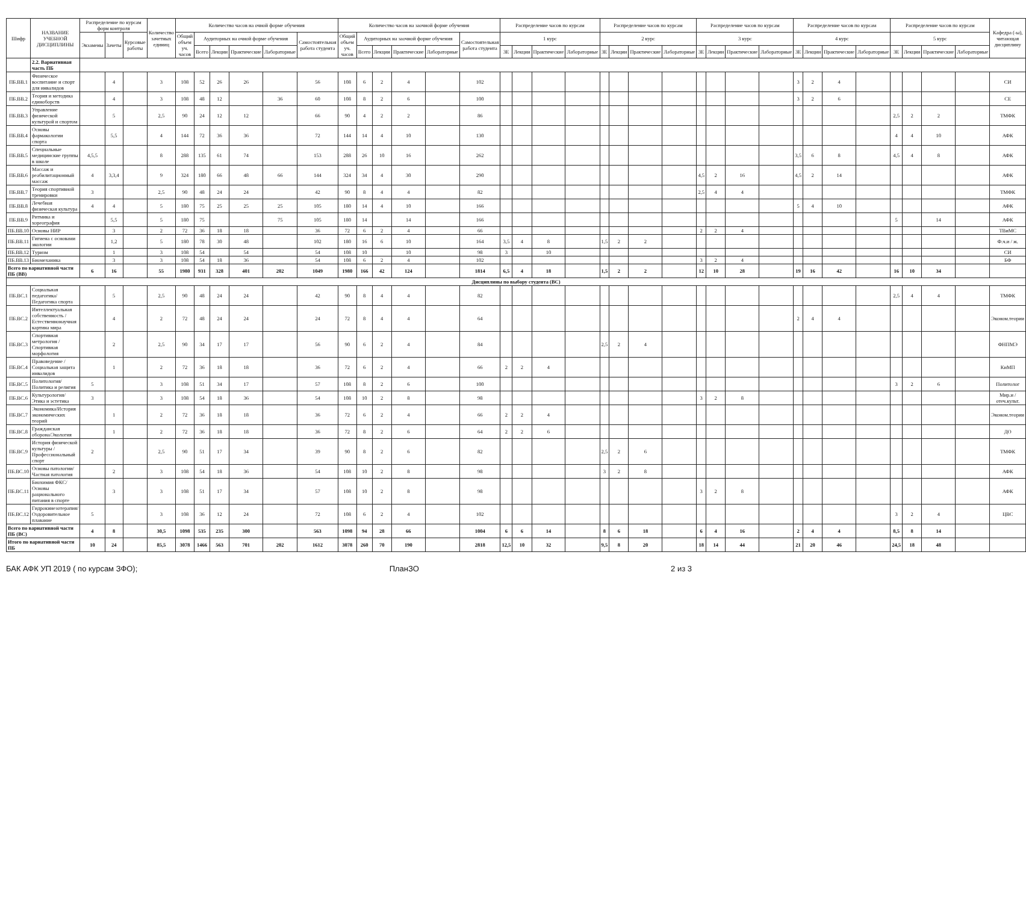| Шифр | НАЗВАНИЕ УЧЕБНОЙ ДИСЦИПЛИНЫ | Распределение по курсам форм контроля | | | Количество зачетных единиц | Количество часов на очной форме обучения | | | | | | Количество часов на заочной форме обучения | | | | | | Распределение часов по курсам | | | | Распределение часов по курсам | | | | Распределение часов по курсам | | | | Распределение часов по курсам | | | | Распределение часов по курсам | | | | Кафедра (-ы), читающая дисциплину |
| --- | --- | --- | --- | --- | --- | --- | --- | --- | --- | --- | --- | --- | --- | --- | --- | --- | --- | --- | --- | --- | --- | --- | --- | --- | --- | --- | --- | --- | --- | --- | --- | --- | --- | --- | --- | --- | --- | --- |
| | | Экзамены | Зачеты | Курсовые работы | | Общий объем уч. часов | Аудиторных на очной форме обучения | | | | Самостоятельная работа студента | Общий объем уч. часов | Аудиторных на заочной форме обучения | | | | Самостоятельная работа студента | 1 курс | | | | 2 курс | | | | 3 курс | | | | 4 курс | | | | 5 курс | | | | |
| | | | | | | | Всего | Лекции | Практические | Лабораторные | | | Всего | Лекции | Практические | Лабораторные | | ЗЕ | Лекции | Практические | Лабораторные | ЗЕ | Лекции | Практические | Лабораторные | ЗЕ | Лекции | Практические | Лабораторные | ЗЕ | Лекции | Практические | Лабораторные | ЗЕ | Лекции | Практические | Лабораторные | |
| | 2.2. Вариативная часть ПБ | | | | | | | | | | | | | | | | | | | | | | | | | | | | | | | | | | | | | |
| ПБ.ВВ.1 | Физическое воспитание и спорт для инвалидов | | 4 | | 3 | 108 | 52 | 26 | 26 | | 56 | 108 | 6 | 2 | 4 | | 102 | | | | | | | | | | | | | 3 | 2 | 4 | | | | | | СИ |
| ПБ.ВВ.2 | Теория и методика единоборств | | 4 | | 3 | 108 | 48 | 12 | | 36 | 60 | 108 | 8 | 2 | 6 | | 100 | | | | | | | | | | | | | 3 | 2 | 6 | | | | | | СЕ |
| ПБ.ВВ.3 | Управление физической культурой и спортом | | 5 | | 2,5 | 90 | 24 | 12 | 12 | | 66 | 90 | 4 | 2 | 2 | | 86 | | | | | | | | | | | | | | | | | 2,5 | 2 | 2 | | ТМФК |
| ПБ.ВВ.4 | Основы фармакологии спорта | | 5,5 | | 4 | 144 | 72 | 36 | 36 | | 72 | 144 | 14 | 4 | 10 | | 130 | | | | | | | | | | | | | | | | | 4 | 4 | 10 | | АФК |
| ПБ.ВВ.5 | Специальные медицинские группы в школе | 4,5,5 | | | 8 | 288 | 135 | 61 | 74 | | 153 | 288 | 26 | 10 | 16 | | 262 | | | | | | | | | | | | | 3,5 | 6 | 8 | | 4,5 | 4 | 8 | | АФК |
| ПБ.ВВ.6 | Массаж и реабилитационный массаж | 4 | 3,3,4 | | 9 | 324 | 180 | 66 | 48 | 66 | 144 | 324 | 34 | 4 | 30 | | 290 | | | | | | | | | 4,5 | 2 | 16 | | 4,5 | 2 | 14 | | | | | | АФК |
| ПБ.ВВ.7 | Теория спортивной тренировки | 3 | | | 2,5 | 90 | 48 | 24 | 24 | | 42 | 90 | 8 | 4 | 4 | | 82 | | | | | | | | | 2,5 | 4 | 4 | | | | | | | | | | ТМФК |
| ПБ.ВВ.8 | Лечебная физическая культура | 4 | 4 | | 5 | 180 | 75 | 25 | 25 | 25 | 105 | 180 | 14 | 4 | 10 | | 166 | | | | | | | | | | | | | 5 | 4 | 10 | | | | | | АФК |
| ПБ.ВВ.9 | Ритмика и хореография | | 5,5 | | 5 | 180 | 75 | | | 75 | 105 | 180 | 14 | | 14 | | 166 | | | | | | | | | | | | | | | | | 5 | | 14 | | АФК |
| ПБ.ВВ.10 | Основы НИР | | 3 | | 2 | 72 | 36 | 18 | 18 | | 36 | 72 | 6 | 2 | 4 | | 66 | | | | | | | | | 2 | 2 | 4 | | | | | | | | | | ТВиМС |
| ПБ.ВВ.11 | Гигиена с основами экологии | | 1,2 | | 5 | 180 | 78 | 30 | 48 | | 102 | 180 | 16 | 6 | 10 | | 164 | 3,5 | 4 | 8 | | 1,5 | 2 | 2 | | | | | | | | | | | | | | Ф.ч.и / ж. |
| ПБ.ВВ.12 | Туризм | | 1 | | 3 | 108 | 54 | | 54 | | 54 | 108 | 10 | | 10 | | 98 | 3 | | 10 | | | | | | | | | | | | | | | | | | СИ |
| ПБ.ВВ.13 | Биомеханика | | 3 | | 3 | 108 | 54 | 18 | 36 | | 54 | 108 | 6 | 2 | 4 | | 102 | | | | | | | | | 3 | 2 | 4 | | | | | | | | | | БФ |
| Всего по вариативной части ПБ (ВВ) | | 6 | 16 | | 55 | 1980 | 931 | 328 | 401 | 202 | 1049 | 1980 | 166 | 42 | 124 | | 1814 | 6,5 | 4 | 18 | | 1,5 | 2 | 2 | | 12 | 10 | 28 | | 19 | 16 | 42 | | 16 | 10 | 34 | | |
| Дисциплины по выбору студента (ВС) | | | | | | | | | | | | | | | | | | | | | | | | | | | | | | | | | | | | | | |
| ПБ.ВС.1 | Социальная педагогика/ Педагогика спорта | | 5 | | 2,5 | 90 | 48 | 24 | 24 | | 42 | 90 | 8 | 4 | 4 | | 82 | | | | | | | | | | | | | | | | | 2,5 | 4 | 4 | | ТМФК |
| ПБ.ВС.2 | Интеллектуальная собственность / Естественнонаучная картина мира | | 4 | | 2 | 72 | 48 | 24 | 24 | | 24 | 72 | 8 | 4 | 4 | | 64 | | | | | | | | | | | | | 2 | 4 | 4 | | | | | | Эконом.теории |
| ПБ.ВС.3 | Спортивная метрология /Спортивная морфология | | 2 | | 2,5 | 90 | 34 | 17 | 17 | | 56 | 90 | 6 | 2 | 4 | | 84 | | | | | 2,5 | 2 | 4 | | | | | | | | | | | | | | ФНПМЭ |
| ПБ.ВС.4 | Правоведение / Социальная защита инвалидов | | 1 | | 2 | 72 | 36 | 18 | 18 | | 36 | 72 | 6 | 2 | 4 | | 66 | 2 | 2 | 4 | | | | | | | | | | | | | | | | | | КиМП |
| ПБ.ВС.5 | Политология/ Политика и религия | 5 | | | 3 | 108 | 51 | 34 | 17 | | 57 | 108 | 8 | 2 | 6 | | 100 | | | | | | | | | | | | | | | | | 3 | 2 | 6 | | Политолог |
| ПБ.ВС.6 | Культурология/ Этика и эстетика | 3 | | | 3 | 108 | 54 | 18 | 36 | | 54 | 108 | 10 | 2 | 8 | | 98 | | | | | | | | | 3 | 2 | 8 | | | | | | | | | | Мир.и / отеч.культ. |
| ПБ.ВС.7 | Экономика/История экономических теорий | | 1 | | 2 | 72 | 36 | 18 | 18 | | 36 | 72 | 6 | 2 | 4 | | 66 | 2 | 2 | 4 | | | | | | | | | | | | | | | | | | Эконом.теории |
| ПБ.ВС.8 | Гражданская оборона/Экология | | 1 | | 2 | 72 | 36 | 18 | 18 | | 36 | 72 | 8 | 2 | 6 | | 64 | 2 | 2 | 6 | | | | | | | | | | | | | | | | | | ДО |
| ПБ.ВС.9 | История физической культуры / Профессиональный спорт | 2 | | | 2,5 | 90 | 51 | 17 | 34 | | 39 | 90 | 8 | 2 | 6 | | 82 | | | | | 2,5 | 2 | 6 | | | | | | | | | | | | | | ТМФК |
| ПБ.ВС.10 | Основы патологии/ Частная патология | | 2 | | 3 | 108 | 54 | 18 | 36 | | 54 | 108 | 10 | 2 | 8 | | 98 | | | | | 3 | 2 | 8 | | | | | | | | | | | | | | АФК |
| ПБ.ВС.11 | Биохимия ФКС/Основы рационального питания в спорте | | 3 | | 3 | 108 | 51 | 17 | 34 | | 57 | 108 | 10 | 2 | 8 | | 98 | | | | | | | | | 3 | 2 | 8 | | | | | | | | | | АФК |
| ПБ.ВС.12 | Гидрокинезотерапия/Оздоровительное плавание | 5 | | | 3 | 108 | 36 | 12 | 24 | | 72 | 108 | 6 | 2 | 4 | | 102 | | | | | | | | | | | | | | | | | 3 | 2 | 4 | | ЦВС |
| Всего по вариативной части ПБ (ВС) | | 4 | 8 | | 30,5 | 1098 | 535 | 235 | 300 | | 563 | 1098 | 94 | 28 | 66 | | 1004 | 6 | 6 | 14 | | 8 | 6 | 18 | | 6 | 4 | 16 | | 2 | 4 | 4 | | 8,5 | 8 | 14 | | |
| Итого по вариативной части ПБ | | 10 | 24 | | 85,5 | 3078 | 1466 | 563 | 701 | 202 | 1612 | 3078 | 260 | 70 | 190 | | 2818 | 12,5 | 10 | 32 | | 9,5 | 8 | 20 | | 18 | 14 | 44 | | 21 | 20 | 46 | | 24,5 | 18 | 48 | | |
БАК АФК УП 2019 ( по курсам ЗФО); ПланЗО 2 из 3